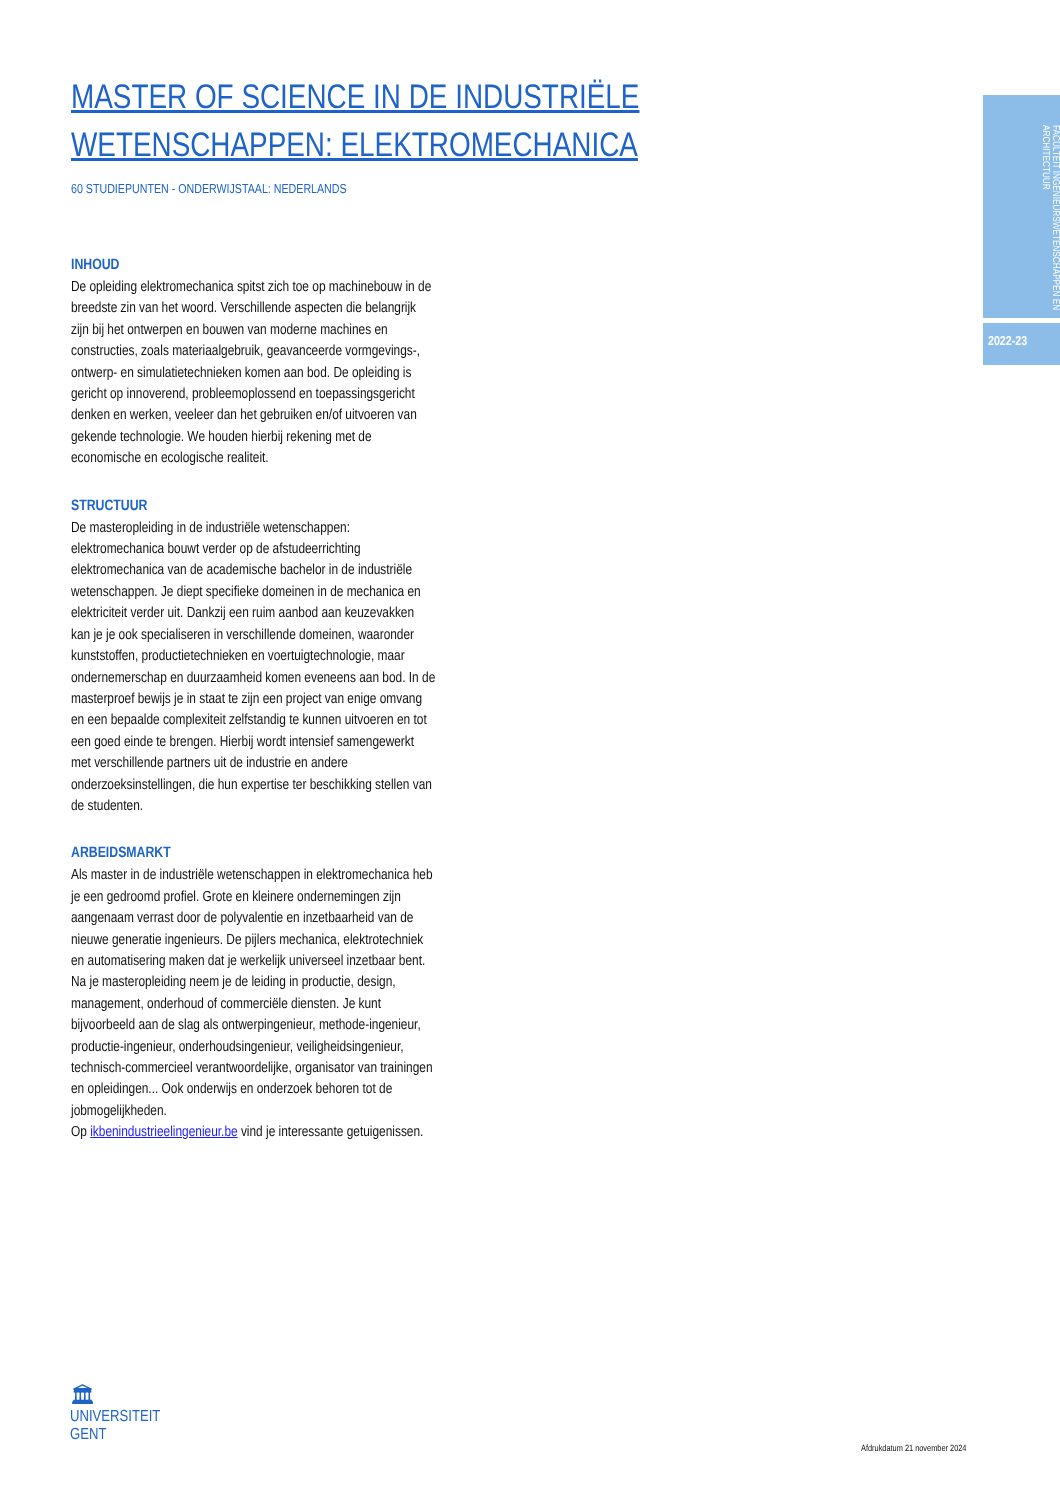MASTER OF SCIENCE IN DE INDUSTRIËLE WETENSCHAPPEN: ELEKTROMECHANICA
60 STUDIEPUNTEN - ONDERWIJSTAAL: NEDERLANDS
INHOUD
De opleiding elektromechanica spitst zich toe op machinebouw in de breedste zin van het woord. Verschillende aspecten die belangrijk zijn bij het ontwerpen en bouwen van moderne machines en constructies, zoals materiaalgebruik, geavanceerde vormgevings-, ontwerp- en simulatietechnieken komen aan bod. De opleiding is gericht op innoverend, probleemoplossend en toepassingsgericht denken en werken, veeleer dan het gebruiken en/of uitvoeren van gekende technologie. We houden hierbij rekening met de economische en ecologische realiteit.
STRUCTUUR
De masteropleiding in de industriële wetenschappen: elektromechanica bouwt verder op de afstudeerrichting elektromechanica van de academische bachelor in de industriële wetenschappen. Je diept specifieke domeinen in de mechanica en elektriciteit verder uit. Dankzij een ruim aanbod aan keuzevakken kan je je ook specialiseren in verschillende domeinen, waaronder kunststoffen, productietechnieken en voertuigtechnologie, maar ondernemerschap en duurzaamheid komen eveneens aan bod. In de masterproef bewijs je in staat te zijn een project van enige omvang en een bepaalde complexiteit zelfstandig te kunnen uitvoeren en tot een goed einde te brengen. Hierbij wordt intensief samengewerkt met verschillende partners uit de industrie en andere onderzoeksinstellingen, die hun expertise ter beschikking stellen van de studenten.
ARBEIDSMARKT
Als master in de industriële wetenschappen in elektromechanica heb je een gedroomd profiel. Grote en kleinere ondernemingen zijn aangenaam verrast door de polyvalentie en inzetbaarheid van de nieuwe generatie ingenieurs. De pijlers mechanica, elektrotechniek en automatisering maken dat je werkelijk universeel inzetbaar bent. Na je masteropleiding neem je de leiding in productie, design, management, onderhoud of commerciële diensten. Je kunt bijvoorbeeld aan de slag als ontwerpingenieur, methode-ingenieur, productie-ingenieur, onderhoudsingenieur, veiligheidsingenieur, technisch-commercieel verantwoordelijke, organisator van trainingen en opleidingen... Ook onderwijs en onderzoek behoren tot de jobmogelijkheden.
Op ikbenindustrieelingenieur.be vind je interessante getuigenissen.
FACULTEIT INGENIEURSWETENSCHAPPEN EN ARCHITECTUUR
2022-23
🏛
UNIVERSITEIT
GENT
Afdrukdatum 21 november 2024